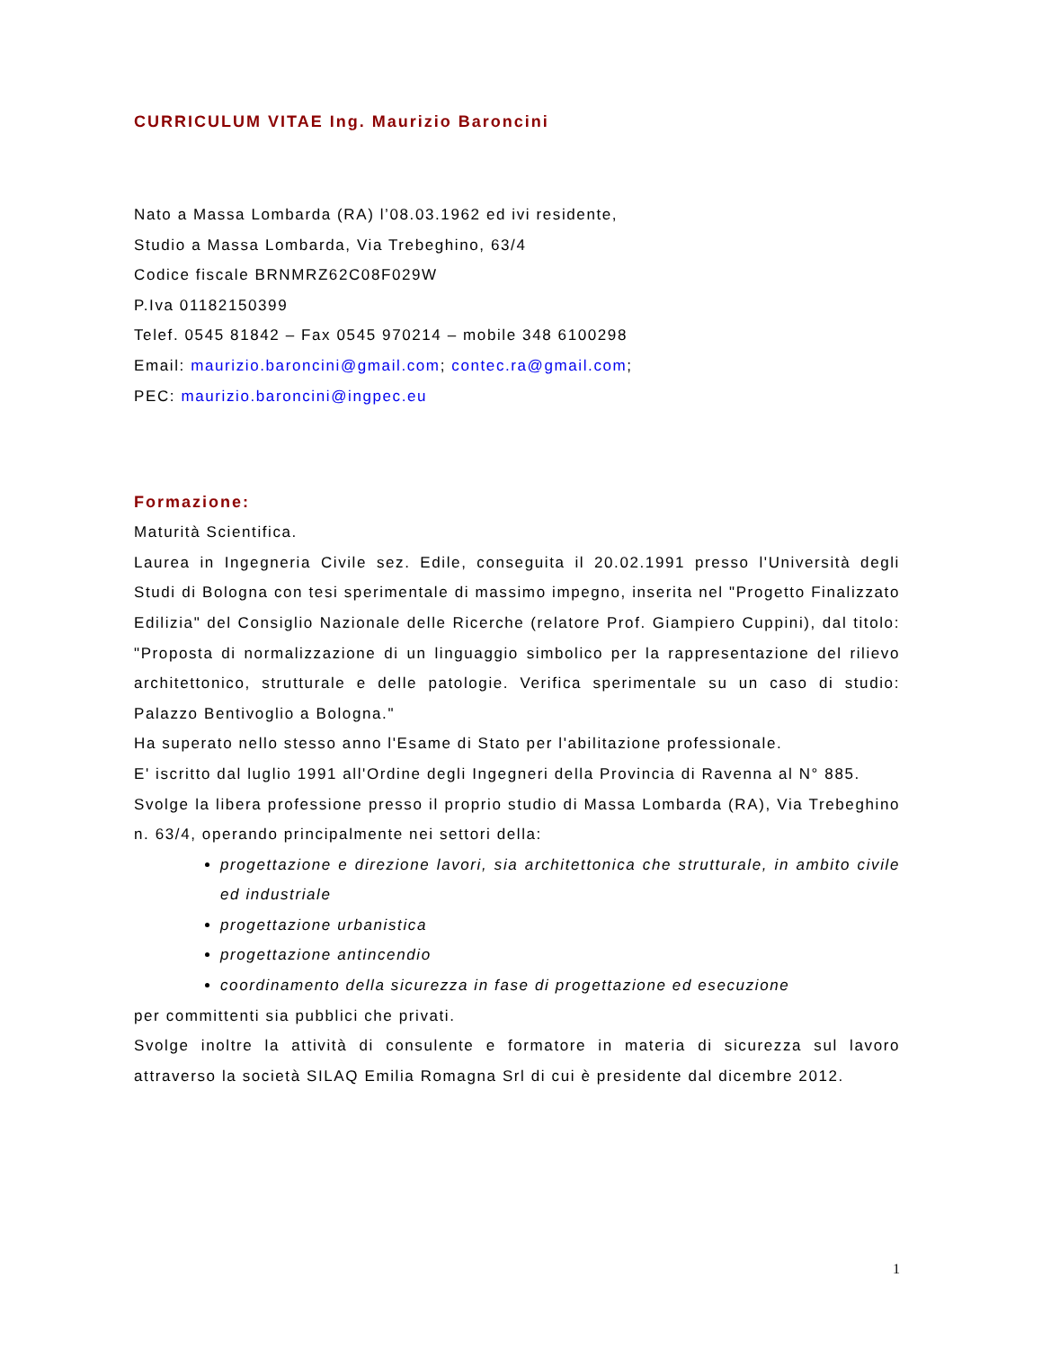CURRICULUM VITAE Ing. Maurizio Baroncini
Nato a Massa Lombarda (RA) l’08.03.1962 ed ivi residente,
Studio a Massa Lombarda, Via Trebeghino, 63/4
Codice fiscale BRNMRZ62C08F029W
P.Iva 01182150399
Telef. 0545 81842 – Fax 0545 970214 – mobile 348 6100298
Email: maurizio.baroncini@gmail.com; contec.ra@gmail.com;
PEC: maurizio.baroncini@ingpec.eu
Formazione:
Maturità Scientifica.
Laurea in Ingegneria Civile sez. Edile, conseguita il 20.02.1991 presso l'Università degli Studi di Bologna con tesi sperimentale di massimo impegno, inserita nel "Progetto Finalizzato Edilizia" del Consiglio Nazionale delle Ricerche (relatore Prof. Giampiero Cuppini), dal titolo: "Proposta di normalizzazione di un linguaggio simbolico per la rappresentazione del rilievo architettonico, strutturale e delle patologie. Verifica sperimentale su un caso di studio: Palazzo Bentivoglio a Bologna."
Ha superato nello stesso anno l'Esame di Stato per l'abilitazione professionale.
E' iscritto dal luglio 1991 all'Ordine degli Ingegneri della Provincia di Ravenna al N° 885.
Svolge la libera professione presso il proprio studio di Massa Lombarda (RA), Via Trebeghino n. 63/4, operando principalmente nei settori della:
progettazione e direzione lavori, sia architettonica che strutturale, in ambito civile ed industriale
progettazione urbanistica
progettazione antincendio
coordinamento della sicurezza in fase di progettazione ed esecuzione
per committenti sia pubblici che privati.
Svolge inoltre la attività di consulente e formatore in materia di sicurezza sul lavoro attraverso la società SILAQ Emilia Romagna Srl di cui è presidente dal dicembre 2012.
1